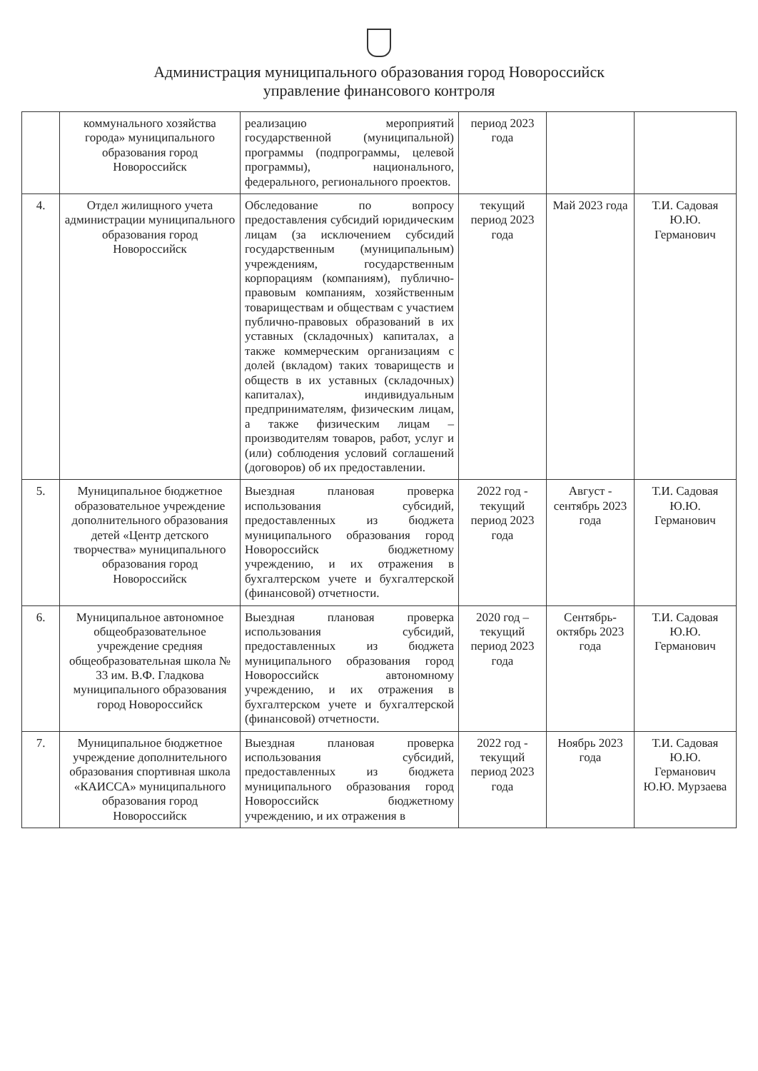Администрация муниципального образования город Новороссийск
управление финансового контроля
| | коммунального хозяйства города» муниципального образования город Новороссийск | реализацию мероприятий государственной (муниципальной) программы (подпрограммы, целевой программы), национального, федерального, регионального проектов. | период 2023 года | | |
| 4. | Отдел жилищного учета администрации муниципального образования город Новороссийск | Обследование по вопросу предоставления субсидий юридическим лицам (за исключением субсидий государственным (муниципальным) учреждениям, государственным корпорациям (компаниям), публично-правовым компаниям, хозяйственным товариществам и обществам с участием публично-правовых образований в их уставных (складочных) капиталах, а также коммерческим организациям с долей (вкладом) таких товариществ и обществ в их уставных (складочных) капиталах), индивидуальным предпринимателям, физическим лицам, а также физическим лицам – производителям товаров, работ, услуг и (или) соблюдения условий соглашений (договоров) об их предоставлении. | текущий период 2023 года | Май 2023 года | Т.И. Садовая Ю.Ю. Германович |
| 5. | Муниципальное бюджетное образовательное учреждение дополнительного образования детей «Центр детского творчества» муниципального образования город Новороссийск | Выездная плановая проверка использования субсидий, предоставленных из бюджета муниципального образования город Новороссийск бюджетному учреждению, и их отражения в бухгалтерском учете и бухгалтерской (финансовой) отчетности. | 2022 год - текущий период 2023 года | Август - сентябрь 2023 года | Т.И. Садовая Ю.Ю. Германович |
| 6. | Муниципальное автономное общеобразовательное учреждение средняя общеобразовательная школа № 33 им. В.Ф. Гладкова муниципального образования город Новороссийск | Выездная плановая проверка использования субсидий, предоставленных из бюджета муниципального образования город Новороссийск автономному учреждению, и их отражения в бухгалтерском учете и бухгалтерской (финансовой) отчетности. | 2020 год – текущий период 2023 года | Сентябрь-октябрь 2023 года | Т.И. Садовая Ю.Ю. Германович |
| 7. | Муниципальное бюджетное учреждение дополнительного образования спортивная школа «КАИССА» муниципального образования город Новороссийск | Выездная плановая проверка использования субсидий, предоставленных из бюджета муниципального образования город Новороссийск бюджетному учреждению, и их отражения в | 2022 год - текущий период 2023 года | Ноябрь 2023 года | Т.И. Садовая Ю.Ю. Германович Ю.Ю. Мурзаева |